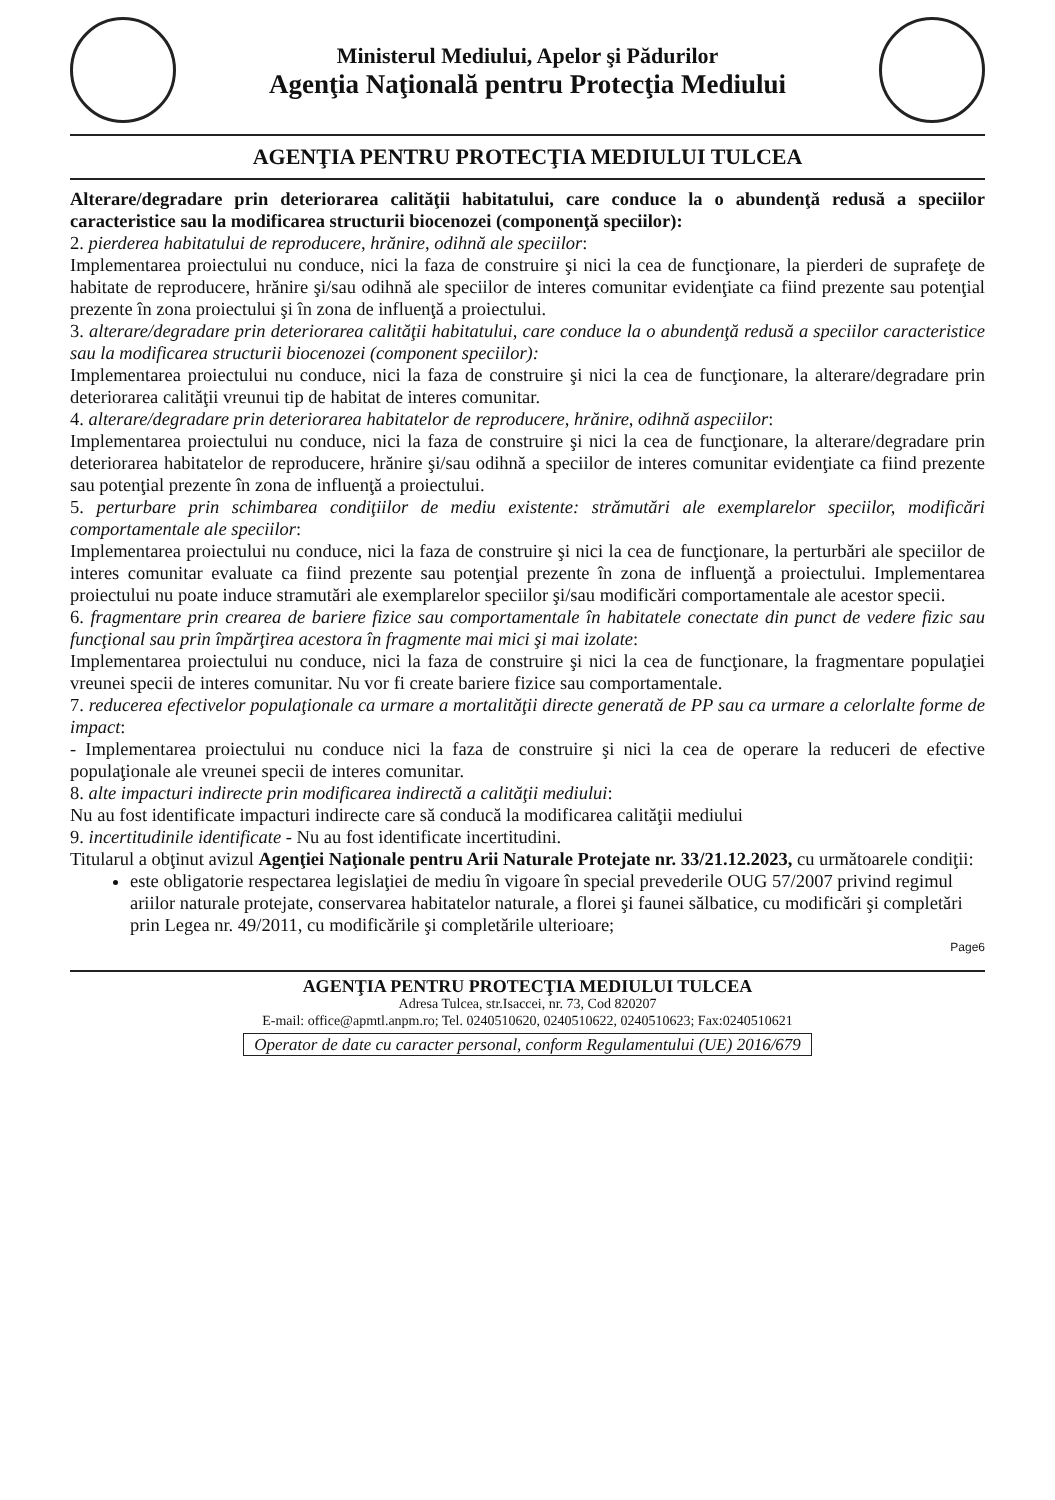Ministerul Mediului, Apelor şi Pădurilor
Agenţia Naţională pentru Protecţia Mediului
AGENŢIA PENTRU PROTECŢIA MEDIULUI TULCEA
Alterare/degradare prin deteriorarea calităţii habitatului, care conduce la o abundenţă redusă a speciilor caracteristice sau la modificarea structurii biocenozei (componenţă speciilor):
2. pierderea habitatului de reproducere, hrănire, odihnă ale speciilor:
Implementarea proiectului nu conduce, nici la faza de construire şi nici la cea de funcţionare, la pierderi de suprafeţe de habitate de reproducere, hrănire şi/sau odihnă ale speciilor de interes comunitar evidenţiate ca fiind prezente sau potenţial prezente în zona proiectului şi în zona de influenţă a proiectului.
3. alterare/degradare prin deteriorarea calităţii habitatului, care conduce la o abundenţă redusă a speciilor caracteristice sau la modificarea structurii biocenozei (component speciilor):
Implementarea proiectului nu conduce, nici la faza de construire şi nici la cea de funcţionare, la alterare/degradare prin deteriorarea calităţii vreunui tip de habitat de interes comunitar.
4. alterare/degradare prin deteriorarea habitatelor de reproducere, hrănire, odihnă aspeciilor:
Implementarea proiectului nu conduce, nici la faza de construire şi nici la cea de funcţionare, la alterare/degradare prin deteriorarea habitatelor de reproducere, hrănire şi/sau odihnă a speciilor de interes comunitar evidenţiate ca fiind prezente sau potenţial prezente în zona de influenţă a proiectului.
5. perturbare prin schimbarea condiţiilor de mediu existente: strămutări ale exemplarelor speciilor, modificări comportamentale ale speciilor:
Implementarea proiectului nu conduce, nici la faza de construire şi nici la cea de funcţionare, la perturbări ale speciilor de interes comunitar evaluate ca fiind prezente sau potenţial prezente în zona de influenţă a proiectului. Implementarea proiectului nu poate induce stramutări ale exemplarelor speciilor şi/sau modificări comportamentale ale acestor specii.
6. fragmentare prin crearea de bariere fizice sau comportamentale în habitatele conectate din punct de vedere fizic sau funcţional sau prin împărţirea acestora în fragmente mai mici şi mai izolate:
Implementarea proiectului nu conduce, nici la faza de construire şi nici la cea de funcţionare, la fragmentare populaţiei vreunei specii de interes comunitar. Nu vor fi create bariere fizice sau comportamentale.
7. reducerea efectivelor populaţionale ca urmare a mortalităţii directe generată de PP sau ca urmare a celorlalte forme de impact:
- Implementarea proiectului nu conduce nici la faza de construire şi nici la cea de operare la reduceri de efective populaţionale ale vreunei specii de interes comunitar.
8. alte impacturi indirecte prin modificarea indirectă a calităţii mediului:
Nu au fost identificate impacturi indirecte care să conducă la modificarea calităţii mediului
9. incertitudinile identificate - Nu au fost identificate incertitudini.
Titularul a obţinut avizul Agenţiei Naţionale pentru Arii Naturale Protejate nr. 33/21.12.2023, cu următoarele condiţii:
este obligatorie respectarea legislaţiei de mediu în vigoare în special prevederile OUG 57/2007 privind regimul ariilor naturale protejate, conservarea habitatelor naturale, a florei şi faunei sălbatice, cu modificări şi completări prin Legea nr. 49/2011, cu modificările şi completările ulterioare;
Page6
AGENŢIA PENTRU PROTECŢIA MEDIULUI TULCEA
Adresa Tulcea, str.Isaccei, nr. 73, Cod 820207
E-mail: office@apmtl.anpm.ro; Tel. 0240510620, 0240510622, 0240510623; Fax:0240510621
Operator de date cu caracter personal, conform Regulamentului (UE) 2016/679